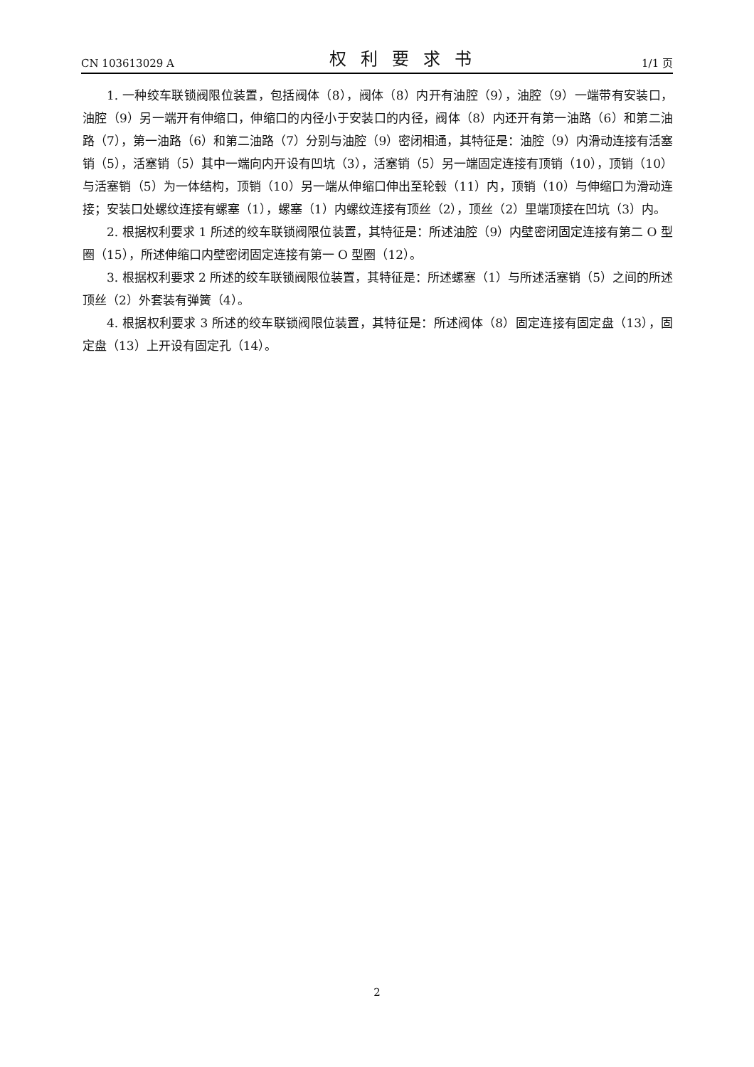CN 103613029 A 权利要求书 1/1 页
1. 一种绞车联锁阀限位装置，包括阀体（8），阀体（8）内开有油腔（9），油腔（9）一端带有安装口，油腔（9）另一端开有伸缩口，伸缩口的内径小于安装口的内径，阀体（8）内还开有第一油路（6）和第二油路（7），第一油路（6）和第二油路（7）分别与油腔（9）密闭相通，其特征是：油腔（9）内滑动连接有活塞销（5），活塞销（5）其中一端向内开设有凹坑（3），活塞销（5）另一端固定连接有顶销（10），顶销（10）与活塞销（5）为一体结构，顶销（10）另一端从伸缩口伸出至轮毂（11）内，顶销（10）与伸缩口为滑动连接；安装口处螺纹连接有螺塞（1），螺塞（1）内螺纹连接有顶丝（2），顶丝（2）里端顶接在凹坑（3）内。
2. 根据权利要求 1 所述的绞车联锁阀限位装置，其特征是：所述油腔（9）内壁密闭固定连接有第二 O 型圈（15），所述伸缩口内壁密闭固定连接有第一 O 型圈（12）。
3. 根据权利要求 2 所述的绞车联锁阀限位装置，其特征是：所述螺塞（1）与所述活塞销（5）之间的所述顶丝（2）外套装有弹簧（4）。
4. 根据权利要求 3 所述的绞车联锁阀限位装置，其特征是：所述阀体（8）固定连接有固定盘（13），固定盘（13）上开设有固定孔（14）。
2